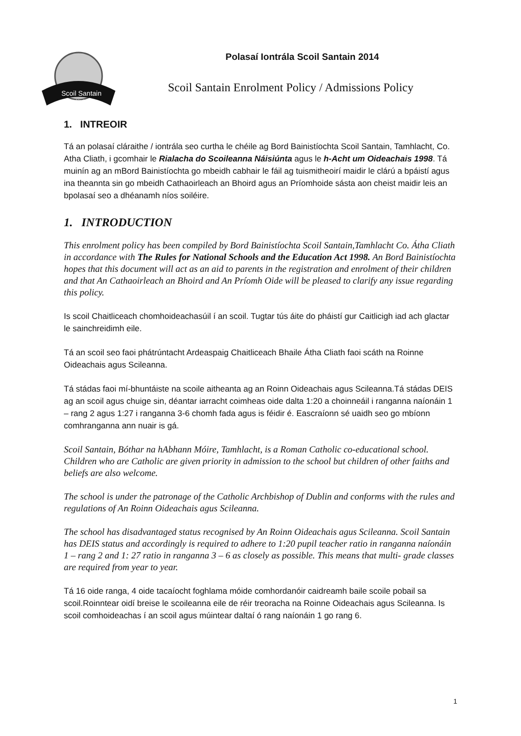Scoil Santain
Tamhlacht
Polasaí Iontrála Scoil Santain 2014
Scoil Santain Enrolment Policy / Admissions Policy
1. INTREOIR
Tá an polasaí cláraithe / iontrála seo curtha le chéile ag Bord Bainistíochta Scoil Santain, Tamhlacht, Co. Atha Cliath, i gcomhair le Rialacha do Scoileanna Náisiúnta agus le h-Acht um Oideachais 1998. Tá muinín ag an mBord Bainistíochta go mbeidh cabhair le fáil ag tuismitheoirí maidir le clárú a bpáistí agus ina theannta sin go mbeidh Cathaoirleach an Bhoird agus an Príomhoide sásta aon cheist maidir leis an bpolasaí seo a dhéanamh níos soiléire.
1. INTRODUCTION
This enrolment policy has been compiled by Bord Bainistíochta Scoil Santain,Tamhlacht Co. Átha Cliath in accordance with The Rules for National Schools and the Education Act 1998. An Bord Bainistíochta hopes that this document will act as an aid to parents in the registration and enrolment of their children and that An Cathaoirleach an Bhoird and An Príomh Oide will be pleased to clarify any issue regarding this policy.
Is scoil Chaitliceach chomhoideachasúil í an scoil. Tugtar tús áite do pháistí gur Caitlicigh iad ach glactar le sainchreidimh eile.
Tá an scoil seo faoi phátrúntacht Ardeaspaig Chaitliceach Bhaile Átha Cliath faoi scáth na Roinne Oideachais agus Scileanna.
Tá stádas faoi mí-bhuntáiste na scoile aitheanta ag an Roinn Oideachais agus Scileanna.Tá stádas DEIS ag an scoil agus chuige sin, déantar iarracht coimheas oide dalta 1:20 a choinneáil i ranganna naíonáin 1 – rang 2 agus 1:27 i ranganna 3-6 chomh fada agus is féidir é. Eascraíonn sé uaidh seo go mbíonn comhranganna ann nuair is gá.
Scoil Santain, Bóthar na hAbhann Móire, Tamhlacht, is a Roman Catholic co-educational school. Children who are Catholic are given priority in admission to the school but children of other faiths and beliefs are also welcome.
The school is under the patronage of the Catholic Archbishop of Dublin and conforms with the rules and regulations of An Roinn Oideachais agus Scileanna.
The school has disadvantaged status recognised by An Roinn Oideachais agus Scileanna. Scoil Santain has DEIS status and accordingly is required to adhere to 1:20 pupil teacher ratio in ranganna naíonáin 1 – rang 2 and 1: 27 ratio in ranganna 3 – 6 as closely as possible. This means that multi- grade classes are required from year to year.
Tá 16 oide ranga, 4 oide tacaíocht foghlama móide comhordanóir caidreamh baile scoile pobail sa scoil.Roinntear oidí breise le scoileanna eile de réir treoracha na Roinne Oideachais agus Scileanna. Is scoil comhoideachas í an scoil agus múintear daltaí ó rang naíonáin 1 go rang 6.
1